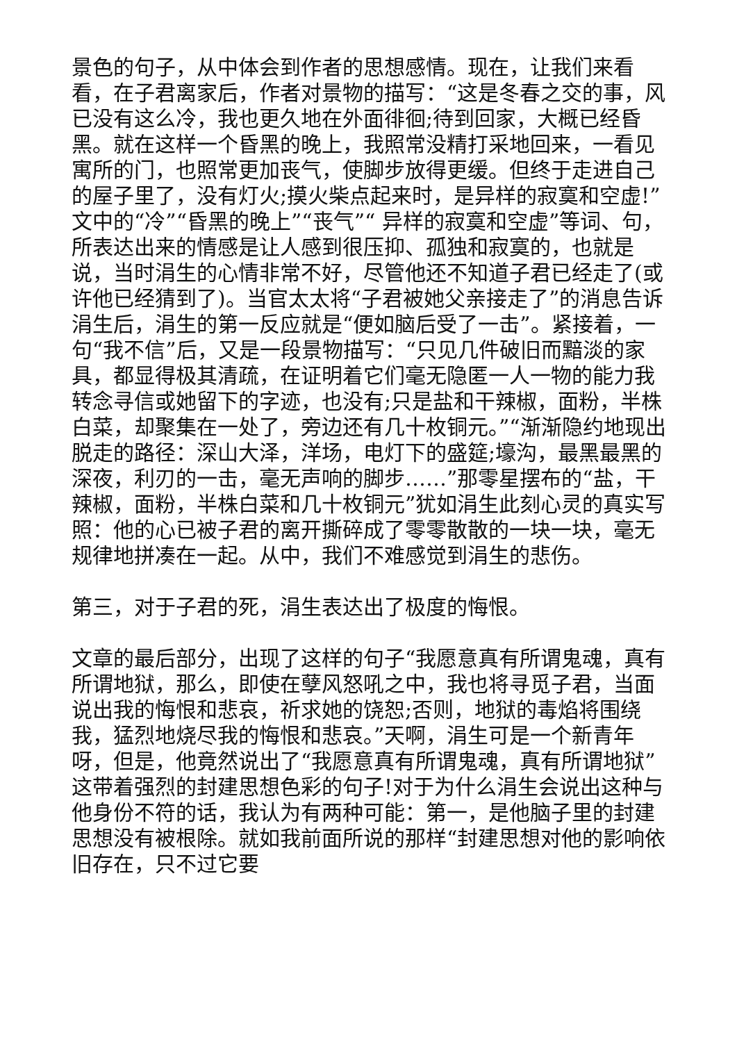景色的句子，从中体会到作者的思想感情。现在，让我们来看看，在子君离家后，作者对景物的描写：“这是冬春之交的事，风已没有这么冷，我也更久地在外面徘徊;待到回家，大概已经昏黑。就在这样一个昏黑的晚上，我照常没精打采地回来，一看见寓所的门，也照常更加丧气，使脚步放得更缓。但终于走进自己的屋子里了，没有灯火;摸火柴点起来时，是异样的寂寞和空虚!”文中的“冷”“昏黑的晚上”“丧气”“ 异样的寂寞和空虚”等词、句，所表达出来的情感是让人感到很压抑、孤独和寂寞的，也就是说，当时涓生的心情非常不好，尽管他还不知道子君已经走了(或许他已经猜到了)。当官太太将“子君被她父亲接走了”的消息告诉涓生后，涓生的第一反应就是“便如脑后受了一击”。紧接着，一句“我不信”后，又是一段景物描写：“只见几件破旧而黯淡的家具，都显得极其清疏，在证明着它们毫无隐匿一人一物的能力我转念寻信或她留下的字迹，也没有;只是盐和干辣椒，面粉，半株白菜，却聚集在一处了，旁边还有几十枚铜元。”“渐渐隐约地现出脱走的路径：深山大泽，洋场，电灯下的盛筵;壕沟，最黑最黑的深夜，利刃的一击，毫无声响的脚步……”那零星摆布的“盐，干辣椒，面粉，半株白菜和几十枚铜元”犹如涓生此刻心灵的真实写照：他的心已被子君的离开撕碎成了零零散散的一块一块，毫无规律地拼凑在一起。从中，我们不难感觉到涓生的悲伤。
第三，对于子君的死，涓生表达出了极度的悔恨。
文章的最后部分，出现了这样的句子“我愿意真有所谓鬼魂，真有所谓地狱，那么，即使在孽风怒吼之中，我也将寻觅子君，当面说出我的悔恨和悲哀，祈求她的饶恕;否则，地狱的毒焰将围绕我，猛烈地烧尽我的悔恨和悲哀。”天啊，涓生可是一个新青年呀，但是，他竟然说出了“我愿意真有所谓鬼魂，真有所谓地狱”这带着强烈的封建思想色彩的句子!对于为什么涓生会说出这种与他身份不符的话，我认为有两种可能：第一，是他脑子里的封建思想没有被根除。就如我前面所说的那样“封建思想对他的影响依旧存在，只不过它要